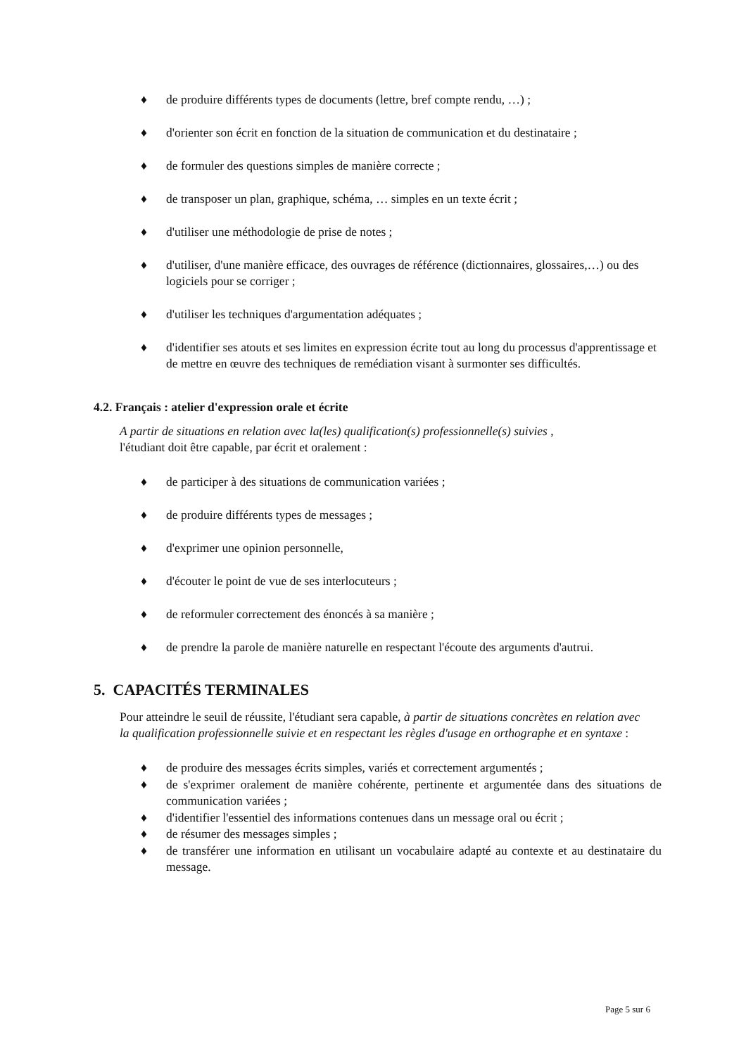♦ de produire différents types de documents (lettre, bref compte rendu, …) ;
♦ d'orienter son écrit en fonction de la situation de communication et du destinataire ;
♦ de formuler des questions simples de manière correcte ;
♦ de transposer un plan, graphique, schéma, … simples en un texte écrit ;
♦ d'utiliser une méthodologie de prise de notes ;
♦ d'utiliser, d'une manière efficace, des ouvrages de référence (dictionnaires, glossaires,…) ou des logiciels pour se corriger ;
♦ d'utiliser les techniques d'argumentation adéquates ;
♦ d'identifier ses atouts et ses limites en expression écrite tout au long du processus d'apprentissage et de mettre en œuvre des techniques de remédiation visant à surmonter ses difficultés.
4.2. Français : atelier d'expression orale et écrite
A partir de situations en relation avec la(les) qualification(s) professionnelle(s) suivies ,
l'étudiant doit être capable, par écrit et oralement :
♦ de participer à des situations de communication variées ;
♦ de produire différents types de messages ;
♦ d'exprimer une opinion personnelle,
♦ d'écouter le point de vue de ses interlocuteurs ;
♦ de reformuler correctement des énoncés à sa manière ;
♦ de prendre la parole de manière naturelle en respectant l'écoute des arguments d'autrui.
5. CAPACITÉS TERMINALES
Pour atteindre le seuil de réussite, l'étudiant sera capable, à partir de situations concrètes en relation avec la qualification professionnelle suivie et en respectant les règles d'usage en orthographe et en syntaxe :
♦ de produire des messages écrits simples, variés et correctement argumentés ;
♦ de s'exprimer oralement de manière cohérente, pertinente et argumentée dans des situations de communication variées ;
♦ d'identifier l'essentiel des informations contenues dans un message oral ou écrit ;
♦ de résumer des messages simples ;
♦ de transférer une information en utilisant un vocabulaire adapté au contexte et au destinataire du message.
Page 5 sur 6